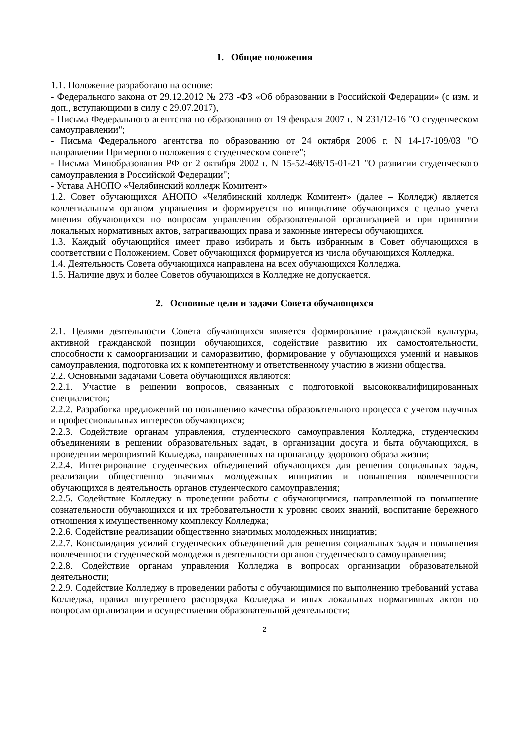1. Общие положения
1.1. Положение разработано на основе:
- Федерального закона от 29.12.2012 № 273 -ФЗ «Об образовании в Российской Федерации» (с изм. и доп., вступающими в силу с 29.07.2017),
- Письма Федерального агентства по образованию от 19 февраля 2007 г. N 231/12-16 "О студенческом самоуправлении";
- Письма Федерального агентства по образованию от 24 октября 2006 г. N 14-17-109/03 "О направлении Примерного положения о студенческом совете";
- Письма Минобразования РФ от 2 октября 2002 г. N 15-52-468/15-01-21 "О развитии студенческого самоуправления в Российской Федерации";
- Устава АНОПО «Челябинский колледж Комитент»
1.2. Совет обучающихся АНОПО «Челябинский колледж Комитент» (далее – Колледж) является коллегиальным органом управления и формируется по инициативе обучающихся с целью учета мнения обучающихся по вопросам управления образовательной организацией и при принятии локальных нормативных актов, затрагивающих права и законные интересы обучающихся.
1.3. Каждый обучающийся имеет право избирать и быть избранным в Совет обучающихся в соответствии с Положением. Совет обучающихся формируется из числа обучающихся Колледжа.
1.4. Деятельность Совета обучающихся направлена на всех обучающихся Колледжа.
1.5. Наличие двух и более Советов обучающихся в Колледже не допускается.
2. Основные цели и задачи Совета обучающихся
2.1. Целями деятельности Совета обучающихся является формирование гражданской культуры, активной гражданской позиции обучающихся, содействие развитию их самостоятельности, способности к самоорганизации и саморазвитию, формирование у обучающихся умений и навыков самоуправления, подготовка их к компетентному и ответственному участию в жизни общества.
2.2. Основными задачами Совета обучающихся являются:
2.2.1. Участие в решении вопросов, связанных с подготовкой высококвалифицированных специалистов;
2.2.2. Разработка предложений по повышению качества образовательного процесса с учетом научных и профессиональных интересов обучающихся;
2.2.3. Содействие органам управления, студенческого самоуправления Колледжа, студенческим объединениям в решении образовательных задач, в организации досуга и быта обучающихся, в проведении мероприятий Колледжа, направленных на пропаганду здорового образа жизни;
2.2.4. Интегрирование студенческих объединений обучающихся для решения социальных задач, реализации общественно значимых молодежных инициатив и повышения вовлеченности обучающихся в деятельность органов студенческого самоуправления;
2.2.5. Содействие Колледжу в проведении работы с обучающимися, направленной на повышение сознательности обучающихся и их требовательности к уровню своих знаний, воспитание бережного отношения к имущественному комплексу Колледжа;
2.2.6. Содействие реализации общественно значимых молодежных инициатив;
2.2.7. Консолидация усилий студенческих объединений для решения социальных задач и повышения вовлеченности студенческой молодежи в деятельности органов студенческого самоуправления;
2.2.8. Содействие органам управления Колледжа в вопросах организации образовательной деятельности;
2.2.9. Содействие Колледжу в проведении работы с обучающимися по выполнению требований устава Колледжа, правил внутреннего распорядка Колледжа и иных локальных нормативных актов по вопросам организации и осуществления образовательной деятельности;
2